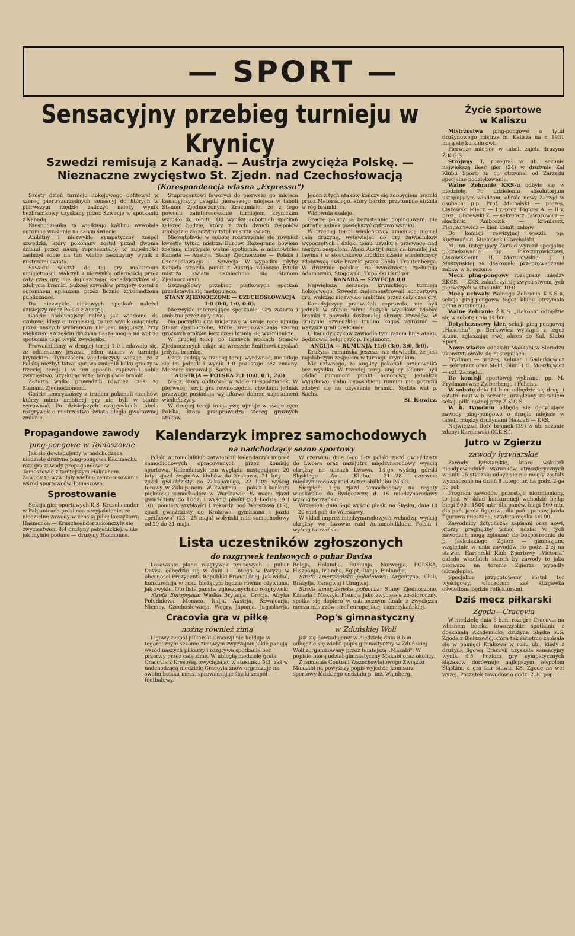— SPORT —
Sensacyjny przebieg turnieju w Krynicy
Szwedzi remisują z Kanadą. — Austrja zwycięża Polskę. — Nieznaczne zwycięstwo St. Zjedn. nad Czechosłowacją
(Korespondencja własna „Expressu")
Szósty dzień turnieju hokejowego obfitował w szereg pierwszorzędnych sensacyj do których w pierwszym rzędzie zaliczyć należy wynik bezbramkowy uzyskany przez Szwecję w spotkaniu z Kanadą.
Niespodzianka ta wielkiego kalibru wywołała ogromne wrażenie na całym świecie.
Ambitny i niezwykle sympatyczny zespół szwedzki, który pokonany został przed dwoma dniami przez naszą reprezentację w zupełności zasłużył sobie na ten wielce zaszczytny wynik z mistrzami świata.
Szwedzi włożyli do tej gry maksimum umiejętności, walczyli z niezwykłą ofiarnością przez cały czas gry, nie dopuszczając kanadyjczyków do zdobycia bramki. Sukces szwedów przyjęty został z ogromnem aplauzem przez licznie zgromadzoną publiczność.
Do niezwykle ciekawych spotkań należał dzisiejszy mecz Polski z Austrją.
Goście naddunajscy należą jak wiadomo do czołowej klasy europejskiej, to też wynik osiągnięty przez naszych wybrańców nie jest najgorszy. Przy większem szczęściu drużyna nasza mogła na wet ze spotkania tego wyjść zwycięsko.
Prowadziliśmy w drugiej tercji 1:0 i zdawało się, że odniesiemy jeszcze jeden sukces w turnieju krynickim. Tymczasem wiedeńczycy widząc, że z Polską niezbyt łatwa sprawa zmienili kilku graczy w trzeciej tercji i w ten sposób zapewnili sobie zwycięstwo, uzyskując w tej tercji dwie bramki.
Zażarta walkę prowadzili również czesi ze Stanami Zjednoczonemi.
Goście amerykańscy z trudem pokonali czechów, którzy mimo ambitnej gry nie byli w stanie wyrównać. Po dzisiejszych rozgrywkach tabela rozgrywek o mistrzostwo świata uległa gwałtownej zmianie.
Stuprocentowi faworyci do pierwsze go miejsca kanadyjczycy ustąpili pierwszego miejsca w tabeli Stanom Zjednoczonym. Zrozumiałe, że z tego powodu zainteresowanie turniejem krynickim wzrosło do zenitu. Od wyniku sobotnich spotkań zależeć będzie, który z tych dwuch zespołów zdobędzie zaszczytny tytuł mistrza świata.
Niewątpliwie w sobotę rozstrzygnie się również kwestja tytułu mistrza Europy. Rozegrane bowiem zostaną niezwykle ważne spotkania, a mianowicie: Kanada — Austrja, Stany Zjednoczone — Polska i Czechosłowacja — Szwecja. W wypadku gdyby Kanada straciła punkt z Austrją zdobycie tytułu mistrza świata uśmiechnie się Stanom Zjednoczonym.
Szczegółowy przebieg piątkowych spotkań przedstawia się następująco:
STANY ZJEDNOCZONE — CZECHOSŁOWACJA 1:0 (0:0, 1:0, 0:0).
Niezwykle interesujące spotkanie. Gra zażarta i ambitna przez cały czas.
Na początku gry inicjatywę w swoje ręce ujmują Stany Zjednoczone, które przeprowadzają szereg groźnych ataków, lecz czesi bronią się wyśmienicie.
W drugiej tercji po licznych atakach Stanów Zjednoczonych udaje się wreszcie Smithowi uzyskać jedyną bramkę.
Czesi usiłują w trzeciej tercji wyrównać, nie udaje się im jednak i wynik 1:0 pozostaje bez zmiany. Meczem kierował p. Sachs.
AUSTRJA — POLSKA 2:1 (0:0, 0:1, 2:0)
Mecz, który obfitował w wiele niespodzianek. W pierwszej tercji gra równorzędna, chwilami jednak przewagę posiadają wyjątkowo dobrze usposobieni wiedeńczycy.
W drugiej tercji inicjatywę ujmuje w swoje ręce Polska, która przeprowadza szereg groźnych ataków.
Jeden z tych ataków kończy się zdobyciem bramki przez Materskiego, który bardzo przytomnie strzela w róg bramki.
Widownia szaleje.
Gracze polscy są bezustannie dopingowani, nie potrafią jednak powiększyć cyfrowo wyniku.
W trzeciej tercji wiedeńczycy zmieniają niemal całą drużynę, wstawiając do gry zawodników wypoczętych i dzięki temu uzyskują przewagę nad naszym zespołem. Ataki Austrji suną na bramkę jak lawina i w stosunkowo krótkim czasie wiedeńczycy zdobywają dwie bramki przez Göbla i Trautenberga. W drużynie polskiej na wyróżnienie zasługują Adamowski, Stogowski, Tupalski i Krüger.
KANADA — SZWECJA 0:0
Największa sensacja krynickiego turnieju hokejowego. Szwedzi zademonstrowali koncertową grę, walcząc niezwykle ambitnie przez cały czas gry.
Kanadyjczycy przeważali coprawda, nie byli jednak w stanie mimo dużych wysiłków zdobyć bramki z powodu doskonałej obrony szwedów. W drużynie szwedzkiej trudno kogoś wyróżnić — wszyscy grali doskonale.
U kanadyjczyków zawiodła tym razem linja ataku. Sędziował belgijczyk p. Peplimont.
ANGLJA — RUMUNJA 11:0 (3:0, 3:0, 5:0).
Drużyna rumuńska jeszcze raz dowiodła, że jest najsłabszym zespołem w turnieju krynickim.
Nic dziwnego, że anglicy pokonali przeciwnika bez wysiłku. W trzeciej tercji anglicy skłonni byli oddać rumunom punkt honorowy, jednakże wyjątkowo słabo usposobieni rumuni nie potrafili zdobyć się na uzyskanie bramki. Sędzia wał p. Sachs.
St. K-owicz.
Propagandowe zawody
ping-pongowe w Tomaszowie
Jak się dowiadujemy w nadchodzącą niedzielę drużyna ping-pongowa Kadimachu rozegra zawody propagandowe w Tomaszowie z tamtejszym Hakoahem. Zawody te wywołały wielkie zainteresowanie wśród sportowców Tomaszowa.
Sprostowanie
Sekcja gier sportowych K.S. Kruscheender w Pabjanicach prosi nas o wyjaśnienie, że niedzielne zawody w żeńską piłkę koszykową Hasmonea — Kruscheender zakończyły się zwycięstwem 8:4 drużyny pabjanickiej, a nie jak mylnie podano — drużyny Hasmonea.
Kalendarzyk imprez samochodowych
na nadchodzący sezon sportowy
Polski Automobilklub zatwierdził kalendarzyk imprez samochodowych opracowanych przez komisję sportową. Kalendarzyk ten wygląda następująco: 20 luty: zjazd zespołów klubów do Krakowa, 21 luty — zjazd gwiaździsty do Zakopanego, 22 luty: wyścig torowy w Zakopanem. W kwietniu — pokaz i konkurs piękności samochodów w Warszawie. W maju: zjazd gwiaździsty do Łodzi i wyścig płaski pod Łodzią (9 i 10), pomiary szybkości i rekordy pod Warszawą (17), zjazd gwiaździsty do Krakowa, gymkhana i jazda „pétficowa" (23—25 maja) wołyński raid samochodowy od 29 do 31 maja.
W czerwcu: dnia 6-go 5-ty polski zjazd gwiaździsty do Lwowa oraz nazajutrz międzynarodowy wyścig okrężny na ulicach Lwowa, 14-go wyścig górski Śląskiego Aut. Klubu, 21—28 czerwca: międzynarodowy raid Automobilklubu Polski.
Sierpień: 1-go zjazd samochodowy na regaty wioślarskie do Bydgoszczy, d. 16 międzynarodowy wyścig tatrzański.
Wrzesień: dnia 6-go wyścig płaski na Śląsku, dnia 18—20 raid pań do Warszawy.
W skład imprez międzynarodowych wchodzą: wyścig okrężny we Lwowie raid Automobilklubu Polski i wyścig tatrzański.
Lista uczestników zgłoszonych
do rozgrywek tenisowych o puhar Davisa
Losowanie planu rozgrywek tenisowych o puhar Davisa odbędzie się w dniu 11 lutego w Paryżu w obecności Prezydenta Republiki Francuskiej. Jak widać, konkurencja w roku bieżącym będzie równie ożywiona, jak zwykle. Oto lista państw zgłoszonych do rozgrywek:
Strefa Europejska: Wielka Brytanja, Grecja, Afryka Południowa, Monaco, Italja, Austrja, Szwajcarja, Niemcy, Czechosłowacja, Węgry, Japonja, Jugosławja, Belgja, Holandja, Rumunja, Norwegja, POLSKA, Hiszpanja, Irlandja, Egipt, Danja, Finlandja.
Strefa amerykańska południowa: Argentyna, Chili, Brazylja, Paragwaj i Urugwaj.
Strefa amerykańska północna: Stany Zjednoczone, Kanada i Meksyk. Francja jako zwycięzca zeszłoroczny, spotka się dopiero w ostatecznym finale z zwycięzca meczu mistrzów stref europejskiej i amerykańskiej.
Cracovia gra w piłkę
nożną również zimą
Ligowy zespół piłkarski Cracovji nie hołduje w tegorocznym sezonie zimowym zwyczajom jakie panują wśród naszych piłkarzy i rozgrywa spotkania bez przerwy przez całą zimę. W ubiegłą niedzielę grała Cracovia z Kresovią, zwyciężając w stosunku 5:3, zaś w nadchodzącą niedzielę Cracovia znów organizuje na swoim boisku mecz, sprowadzając śląski zespół footbalowy.
Pop's gimnastyczny
w Zduńskiej Woli
Jak się dowiadujemy w niedzielę dnia 8 b.m. odbędzie się wielki popis gimnastyczny w Zduńskiej Woli zorganizowany przez tamtejszą „Makabi". W popisie biorą udział gimnastyczny Makabi oraz okolicy.
Z ramienia Centrali Wszechświatowego Związku Makkabi na powyższy popis wyjedzie komisarz sportowy łódzkiego oddziału p. inż. Wajnberg.
Życie sportowe
w Kaliszu
Mistrzostwa ping-pongowe o tytuł drużynowego mistrza m. Kalisza na r. 1931 mają się ku końcowi.
Pierwsze miejsce w tabeli zajęła drużyna Ż.K.G.S.
Strojwąs T. rozegrał w ub. sezonie największą ilość gier (24) w drużynie Kal Klubu Sport. za co otrzymał od Zarządu specjalne podziękowanie.
Walne Zebranie KKS-u odbyło się w niedzielę. Po udzieleniu absolutorjum ustępującym władzom, obrało nowy Zarząd w osobach: p.p. Prof. Michalski — prezes, Ciszewski Miecz. — I v.-prez. Figiger A. — II v. prez., Ciszewski Z. — sekretarz, Jaworowicz — skarbnik, Ambrozik — kronikarz, Piszczorowicz — kier. komit. zabaw.
Do komisji rewizyjnej weszli: pp. Kuczmański, Mielcarek i Tarchalski.
M. inn. ustępujący Zarząd wyraził specjalne podziękowanie pp. Piszczorowiczowi, Ciszewskiemu II, Mazurowskiej J. i Muszyńskiej za doskonałe przeprowadzenie zabaw w b. sezonie.
Mecz ping-pongowy rozegrany między ŻKGS. — KKS. zakończył się zwycięstwem tych pierwszych w stosunku 10:0.
Mocą uchwały Walnego Zebrania K.K.S-u, sekcja ping-pongowa tegoż klubu otrzymała pełną autonomję.
Walne Zebranie Ż.K.S. „Hakoah" odbędzie się w sobotę dnia 14 bm.
Dotychczasowy kier. sekcji ping-pongowej „Hakoahu", p. Berkowicz wystąpił z tegoż klubu, zgłaszając swój akces do Kal. Klubu Sport.
Nowe władze oddziału Makkabi w Sieradzu ukonstytuowały się następująco:
Frydman — prezes, Kelman i Saderkiewicz — sekretarz oraz Mehl, Blum i C. Moszkowicz — czł. Zarządu.
Do komisji sportowej wybrano: pp. M. Frydmanównę Zylberberga i Felicha.
W sobotę dnia 14 b.m. odbędzie się drugi i ostatni raut w b. sezonie, urządzony staraniem sekcji piłki nożnej przy Ż.K.G.S.
W b. tygodniu odbędą się decydujące zawody ping-pongowe o drugie miejsce w tabeli, między drużynami Hakoah — KKS.
Największą ilość bramek (39) w ub. sezonie zdobył Karolewski (K.K.S.).
Jutro w Zgierzu
zawody łyżwiarskie
Zawody łyżwiarskie, które wskutek nieodpowiednich warunków atmosferycznych w dniu 25 stycznia odbyć się nie mogły zostały wyznaczone na dzień 8 lutego br. na godz. 2-ga po poł.
Program zawodów pozostaje niezmieniony, to jest w skład konkurencji wchodzić będą: biegi 500 i 1500 mtr. dla panów, biegi 500 mtr. dla pań, jazda figurowa dla pań i panów, jazda figurowa mieszana, sztafeta męska 4x100.
Zawodnicy dotychczas zapisani oraz nowi, którzy pragnęliby wziąć udział w tych zawodach mogą zgłaszać się bezpośrednio do p. Jaskulskiego, Zgierz — gimnazjum, względnie w dniu zawodów do godz. 2-ej na stawie. Harcerski Klub Sportowy „Victoria" okłada wszelkich starań by zawody te jako pierwsze na terenie Zgierza wypadły jaknajlepiej.
Specjalnie przygotowany został tor wyścigowy, wieczorem zaś ślizgawka oświetlona będzie reflektorami.
Dziś mecz piłkarski
Zgoda—Cracovia
W niedzielę dnia 8 b.m. rozegra Cracovia na własnem boisku towarzyskie spotkanie z doskonałą Akademicką drużyną Śląska K.S. Zgoda z Bielszowic, która tak świetnie zapisała się w pamięci Krakowa w roku ub., kiedy z drużyną ligową Cracovii uzyskała sensacyjny wynik 4:5. Poziom gry sympatycznych ślązaków dorównuje najlepszym zespołom Śląskim, a gra fair stawia KS. Zgodę na wet wyżej. Początek zawodów o godz. 2.30 pop.